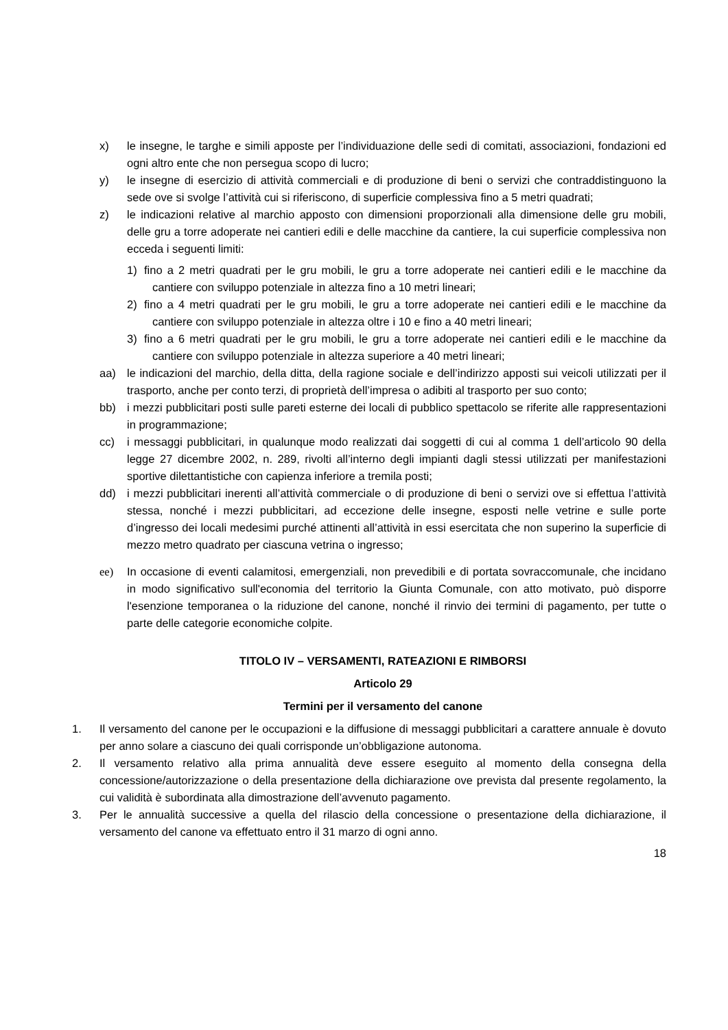x) le insegne, le targhe e simili apposte per l’individuazione delle sedi di comitati, associazioni, fondazioni ed ogni altro ente che non persegua scopo di lucro;
y) le insegne di esercizio di attività commerciali e di produzione di beni o servizi che contraddistinguono la sede ove si svolge l’attività cui si riferiscono, di superficie complessiva fino a 5 metri quadrati;
z) le indicazioni relative al marchio apposto con dimensioni proporzionali alla dimensione delle gru mobili, delle gru a torre adoperate nei cantieri edili e delle macchine da cantiere, la cui superficie complessiva non ecceda i seguenti limiti:
1) fino a 2 metri quadrati per le gru mobili, le gru a torre adoperate nei cantieri edili e le macchine da cantiere con sviluppo potenziale in altezza fino a 10 metri lineari;
2) fino a 4 metri quadrati per le gru mobili, le gru a torre adoperate nei cantieri edili e le macchine da cantiere con sviluppo potenziale in altezza oltre i 10 e fino a 40 metri lineari;
3) fino a 6 metri quadrati per le gru mobili, le gru a torre adoperate nei cantieri edili e le macchine da cantiere con sviluppo potenziale in altezza superiore a 40 metri lineari;
aa) le indicazioni del marchio, della ditta, della ragione sociale e dell’indirizzo apposti sui veicoli utilizzati per il trasporto, anche per conto terzi, di proprietà dell’impresa o adibiti al trasporto per suo conto;
bb) i mezzi pubblicitari posti sulle pareti esterne dei locali di pubblico spettacolo se riferite alle rappresentazioni in programmazione;
cc) i messaggi pubblicitari, in qualunque modo realizzati dai soggetti di cui al comma 1 dell’articolo 90 della legge 27 dicembre 2002, n. 289, rivolti all’interno degli impianti dagli stessi utilizzati per manifestazioni sportive dilettantistiche con capienza inferiore a tremila posti;
dd) i mezzi pubblicitari inerenti all’attività commerciale o di produzione di beni o servizi ove si effettua l’attività stessa, nonché i mezzi pubblicitari, ad eccezione delle insegne, esposti nelle vetrine e sulle porte d’ingresso dei locali medesimi purché attinenti all’attività in essi esercitata che non superino la superficie di mezzo metro quadrato per ciascuna vetrina o ingresso;
ee) In occasione di eventi calamitosi, emergenziali, non prevedibili e di portata sovraccomunale, che incidano in modo significativo sull'economia del territorio la Giunta Comunale, con atto motivato, può disporre l'esenzione temporanea o la riduzione del canone, nonché il rinvio dei termini di pagamento, per tutte o parte delle categorie economiche colpite.
TITOLO IV – VERSAMENTI, RATEAZIONI E RIMBORSI
Articolo 29
Termini per il versamento del canone
1. Il versamento del canone per le occupazioni e la diffusione di messaggi pubblicitari a carattere annuale è dovuto per anno solare a ciascuno dei quali corrisponde un’obbligazione autonoma.
2. Il versamento relativo alla prima annualità deve essere eseguito al momento della consegna della concessione/autorizzazione o della presentazione della dichiarazione ove prevista dal presente regolamento, la cui validità è subordinata alla dimostrazione dell’avvenuto pagamento.
3. Per le annualità successive a quella del rilascio della concessione o presentazione della dichiarazione, il versamento del canone va effettuato entro il 31 marzo di ogni anno.
18